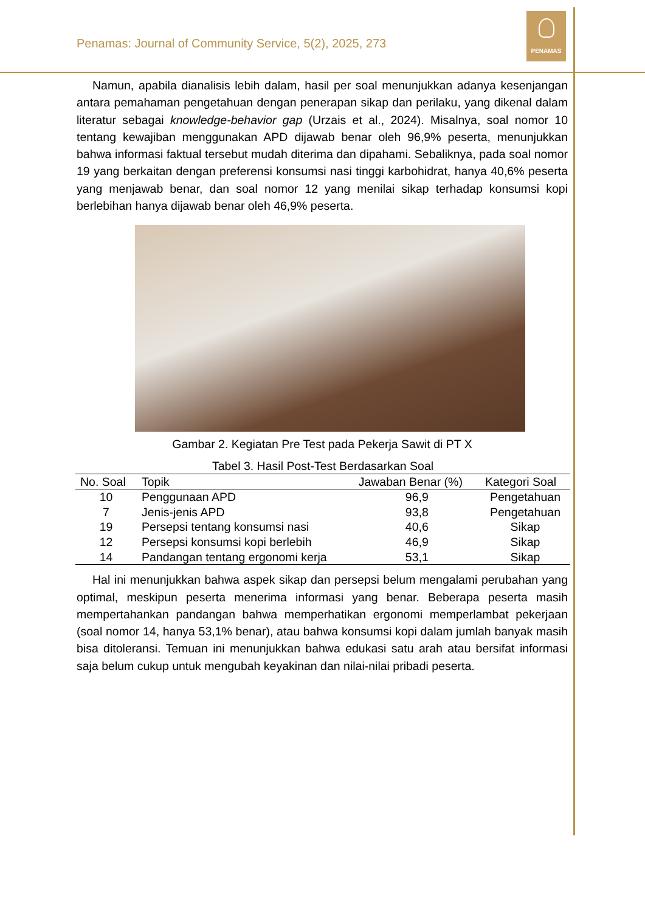Penamas: Journal of Community Service, 5(2), 2025, 273
PENAMAS
Namun, apabila dianalisis lebih dalam, hasil per soal menunjukkan adanya kesenjangan antara pemahaman pengetahuan dengan penerapan sikap dan perilaku, yang dikenal dalam literatur sebagai knowledge-behavior gap (Urzais et al., 2024). Misalnya, soal nomor 10 tentang kewajiban menggunakan APD dijawab benar oleh 96,9% peserta, menunjukkan bahwa informasi faktual tersebut mudah diterima dan dipahami. Sebaliknya, pada soal nomor 19 yang berkaitan dengan preferensi konsumsi nasi tinggi karbohidrat, hanya 40,6% peserta yang menjawab benar, dan soal nomor 12 yang menilai sikap terhadap konsumsi kopi berlebihan hanya dijawab benar oleh 46,9% peserta.
Gambar 2. Kegiatan Pre Test pada Pekerja Sawit di PT X
Tabel 3. Hasil Post-Test Berdasarkan Soal
| No. Soal | Topik | Jawaban Benar (%) | Kategori Soal |
| --- | --- | --- | --- |
| 10 | Penggunaan APD | 96,9 | Pengetahuan |
| 7 | Jenis-jenis APD | 93,8 | Pengetahuan |
| 19 | Persepsi tentang konsumsi nasi | 40,6 | Sikap |
| 12 | Persepsi konsumsi kopi berlebih | 46,9 | Sikap |
| 14 | Pandangan tentang ergonomi kerja | 53,1 | Sikap |
Hal ini menunjukkan bahwa aspek sikap dan persepsi belum mengalami perubahan yang optimal, meskipun peserta menerima informasi yang benar. Beberapa peserta masih mempertahankan pandangan bahwa memperhatikan ergonomi memperlambat pekerjaan (soal nomor 14, hanya 53,1% benar), atau bahwa konsumsi kopi dalam jumlah banyak masih bisa ditoleransi. Temuan ini menunjukkan bahwa edukasi satu arah atau bersifat informasi saja belum cukup untuk mengubah keyakinan dan nilai-nilai pribadi peserta.